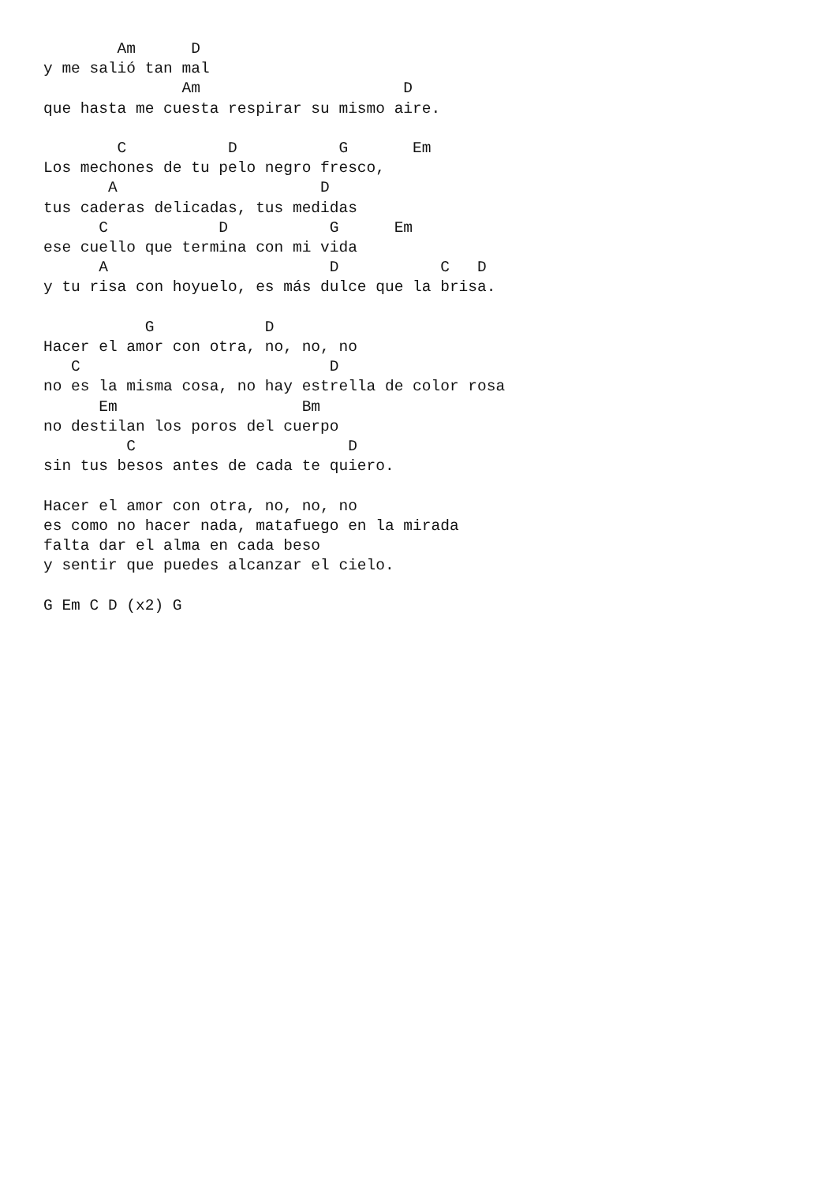Am      D
y me salió tan mal
               Am                      D
que hasta me cuesta respirar su mismo aire.

        C           D           G       Em
Los mechones de tu pelo negro fresco,
       A                      D
tus caderas delicadas, tus medidas
      C            D           G      Em
ese cuello que termina con mi vida
      A                        D           C   D
y tu risa con hoyuelo, es más dulce que la brisa.

           G            D
Hacer el amor con otra, no, no, no
   C                           D
no es la misma cosa, no hay estrella de color rosa
      Em                    Bm
no destilan los poros del cuerpo
         C                       D
sin tus besos antes de cada te quiero.

Hacer el amor con otra, no, no, no
es como no hacer nada, matafuego en la mirada
falta dar el alma en cada beso
y sentir que puedes alcanzar el cielo.

G Em C D (x2) G